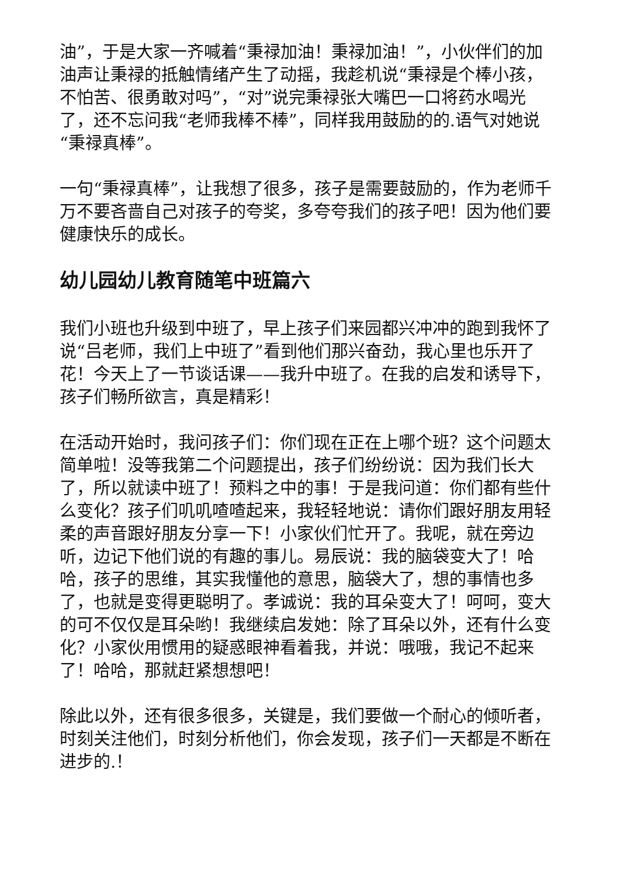油”，于是大家一齐喊着“秉禄加油！秉禄加油！”，小伙伴们的加油声让秉禄的抵触情绪产生了动摇，我趁机说“秉禄是个棒小孩，不怕苦、很勇敢对吗”，“对”说完秉禄张大嘴巴一口将药水喝光了，还不忘问我“老师我棒不棒”，同样我用鼓励的的.语气对她说“秉禄真棒”。
一句“秉禄真棒”，让我想了很多，孩子是需要鼓励的，作为老师千万不要吝啬自己对孩子的夸奖，多夸夸我们的孩子吧！因为他们要健康快乐的成长。
幼儿园幼儿教育随笔中班篇六
我们小班也升级到中班了，早上孩子们来园都兴冲冲的跑到我怀了说“吕老师，我们上中班了”看到他们那兴奋劲，我心里也乐开了花！今天上了一节谈话课——我升中班了。在我的启发和诱导下，孩子们畅所欲言，真是精彩！
在活动开始时，我问孩子们：你们现在正在上哪个班？这个问题太简单啦！没等我第二个问题提出，孩子们纷纷说：因为我们长大了，所以就读中班了！预料之中的事！于是我问道：你们都有些什么变化？孩子们叽叽喳喳起来，我轻轻地说：请你们跟好朋友用轻柔的声音跟好朋友分享一下！小家伙们忙开了。我呢，就在旁边听，边记下他们说的有趣的事儿。易辰说：我的脑袋变大了！哈哈，孩子的思维，其实我懂他的意思，脑袋大了，想的事情也多了，也就是变得更聪明了。孝诚说：我的耳朵变大了！呵呵，变大的可不仅仅是耳朵哟！我继续启发她：除了耳朵以外，还有什么变化？小家伙用惯用的疑惑眼神看着我，并说：哦哦，我记不起来了！哈哈，那就赶紧想想吧！
除此以外，还有很多很多，关键是，我们要做一个耐心的倾听者，时刻关注他们，时刻分析他们，你会发现，孩子们一天都是不断在进步的.！